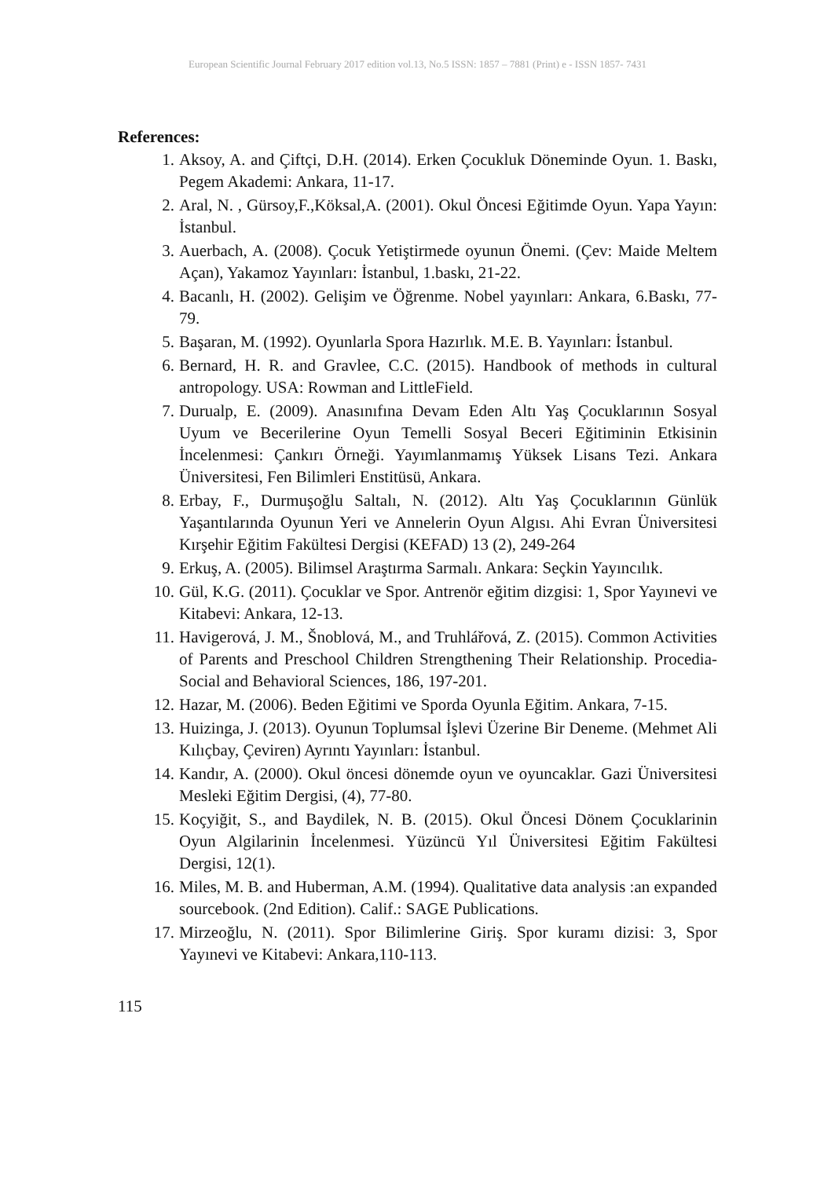European Scientific Journal February 2017 edition vol.13, No.5 ISSN: 1857 – 7881 (Print) e - ISSN 1857- 7431
References:
1. Aksoy, A. and Çiftçi, D.H. (2014). Erken Çocukluk Döneminde Oyun. 1. Baskı, Pegem Akademi: Ankara, 11-17.
2. Aral, N. , Gürsoy,F.,Köksal,A. (2001). Okul Öncesi Eğitimde Oyun. Yapa Yayın: İstanbul.
3. Auerbach, A. (2008). Çocuk Yetiştirmede oyunun Önemi. (Çev: Maide Meltem Açan), Yakamoz Yayınları: İstanbul, 1.baskı, 21-22.
4. Bacanlı, H. (2002). Gelişim ve Öğrenme. Nobel yayınları: Ankara, 6.Baskı, 77-79.
5. Başaran, M. (1992). Oyunlarla Spora Hazırlık. M.E. B. Yayınları: İstanbul.
6. Bernard, H. R. and Gravlee, C.C. (2015). Handbook of methods in cultural antropology. USA: Rowman and LittleField.
7. Durualp, E. (2009). Anasınıfına Devam Eden Altı Yaş Çocuklarının Sosyal Uyum ve Becerilerine Oyun Temelli Sosyal Beceri Eğitiminin Etkisinin İncelenmesi: Çankırı Örneği. Yayımlanmamış Yüksek Lisans Tezi. Ankara Üniversitesi, Fen Bilimleri Enstitüsü, Ankara.
8. Erbay, F., Durmuşoğlu Saltalı, N. (2012). Altı Yaş Çocuklarının Günlük Yaşantılarında Oyunun Yeri ve Annelerin Oyun Algısı. Ahi Evran Üniversitesi Kırşehir Eğitim Fakültesi Dergisi (KEFAD) 13 (2), 249-264
9. Erkuş, A. (2005). Bilimsel Araştırma Sarmalı. Ankara: Seçkin Yayıncılık.
10. Gül, K.G. (2011). Çocuklar ve Spor. Antrenör eğitim dizgisi: 1, Spor Yayınevi ve Kitabevi: Ankara, 12-13.
11. Havigerová, J. M., Šnoblová, M., and Truhlářová, Z. (2015). Common Activities of Parents and Preschool Children Strengthening Their Relationship. Procedia-Social and Behavioral Sciences, 186, 197-201.
12. Hazar, M. (2006). Beden Eğitimi ve Sporda Oyunla Eğitim. Ankara, 7-15.
13. Huizinga, J. (2013). Oyunun Toplumsal İşlevi Üzerine Bir Deneme. (Mehmet Ali Kılıçbay, Çeviren) Ayrıntı Yayınları: İstanbul.
14. Kandır, A. (2000). Okul öncesi dönemde oyun ve oyuncaklar. Gazi Üniversitesi Mesleki Eğitim Dergisi, (4), 77-80.
15. Koçyiğit, S., and Baydilek, N. B. (2015). Okul Öncesi Dönem Çocuklarinin Oyun Algilarinin İncelenmesi. Yüzüncü Yıl Üniversitesi Eğitim Fakültesi Dergisi, 12(1).
16. Miles, M. B. and Huberman, A.M. (1994). Qualitative data analysis :an expanded sourcebook. (2nd Edition). Calif.: SAGE Publications.
17. Mirzeoğlu, N. (2011). Spor Bilimlerine Giriş. Spor kuramı dizisi: 3, Spor Yayınevi ve Kitabevi: Ankara,110-113.
115